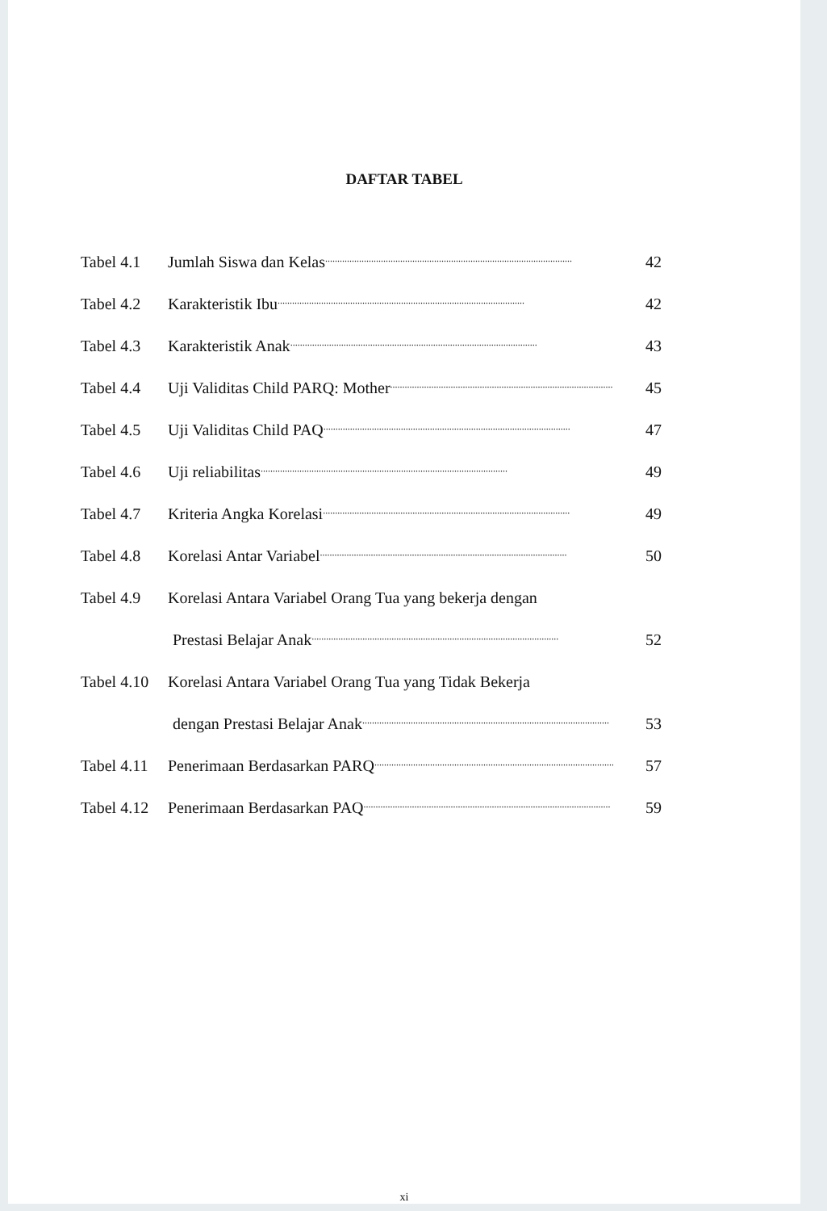DAFTAR TABEL
Tabel 4.1 Jumlah Siswa dan Kelas...................................................................................................... 42
Tabel 4.2 Karakteristik Ibu...................................................................................................... 42
Tabel 4.3 Karakteristik Anak...................................................................................................... 43
Tabel 4.4 Uji Validitas Child PARQ: Mother...................................................................................................... 45
Tabel 4.5 Uji Validitas Child PAQ...................................................................................................... 47
Tabel 4.6 Uji reliabilitas...................................................................................................... 49
Tabel 4.7 Kriteria Angka Korelasi...................................................................................................... 49
Tabel 4.8 Korelasi Antar Variabel...................................................................................................... 50
Tabel 4.9 Korelasi Antara Variabel Orang Tua yang bekerja dengan
Prestasi Belajar Anak...................................................................................................... 52
Tabel 4.10 Korelasi Antara Variabel Orang Tua yang Tidak Bekerja
dengan Prestasi Belajar Anak...................................................................................................... 53
Tabel 4.11 Penerimaan Berdasarkan PARQ...................................................................................................... 57
Tabel 4.12 Penerimaan Berdasarkan PAQ...................................................................................................... 59
xi